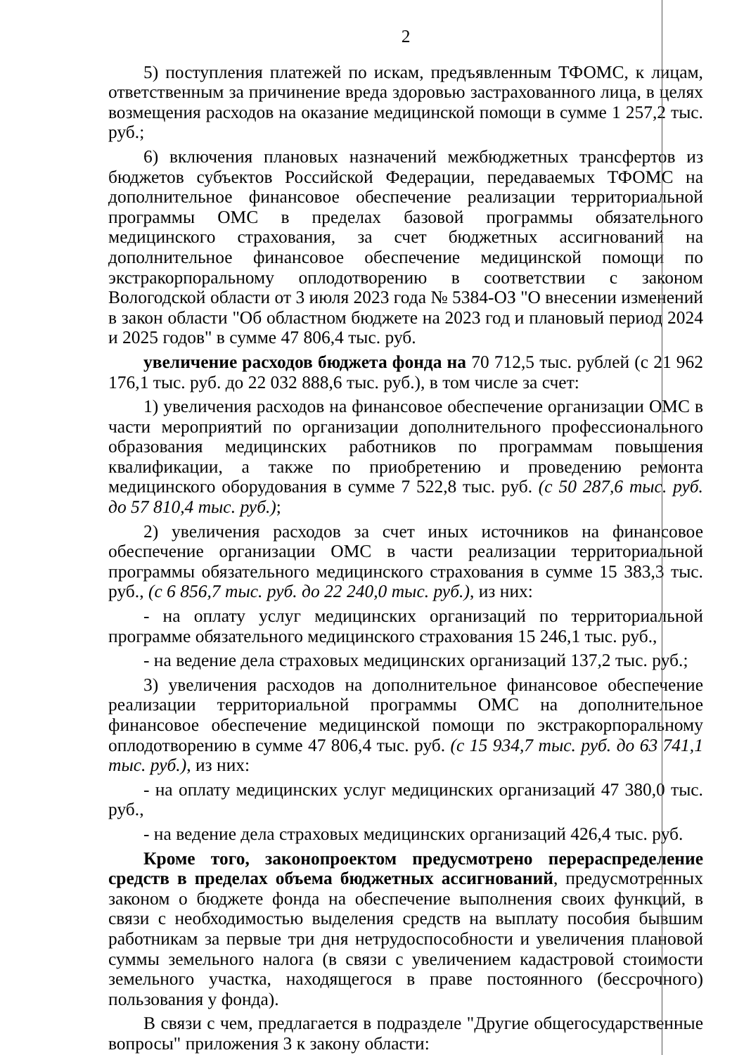2
5) поступления платежей по искам, предъявленным ТФОМС, к лицам, ответственным за причинение вреда здоровью застрахованного лица, в целях возмещения расходов на оказание медицинской помощи в сумме 1 257,2 тыс. руб.;
6) включения плановых назначений межбюджетных трансфертов из бюджетов субъектов Российской Федерации, передаваемых ТФОМС на дополнительное финансовое обеспечение реализации территориальной программы ОМС в пределах базовой программы обязательного медицинского страхования, за счет бюджетных ассигнований на дополнительное финансовое обеспечение медицинской помощи по экстракорпоральному оплодотворению в соответствии с законом Вологодской области от 3 июля 2023 года № 5384-ОЗ "О внесении изменений в закон области "Об областном бюджете на 2023 год и плановый период 2024 и 2025 годов" в сумме 47 806,4 тыс. руб.
увеличение расходов бюджета фонда на 70 712,5 тыс. рублей (с 21 962 176,1 тыс. руб. до 22 032 888,6 тыс. руб.), в том числе за счет:
1) увеличения расходов на финансовое обеспечение организации ОМС в части мероприятий по организации дополнительного профессионального образования медицинских работников по программам повышения квалификации, а также по приобретению и проведению ремонта медицинского оборудования в сумме 7 522,8 тыс. руб. (с 50 287,6 тыс. руб. до 57 810,4 тыс. руб.);
2) увеличения расходов за счет иных источников на финансовое обеспечение организации ОМС в части реализации территориальной программы обязательного медицинского страхования в сумме 15 383,3 тыс. руб., (с 6 856,7 тыс. руб. до 22 240,0 тыс. руб.), из них:
- на оплату услуг медицинских организаций по территориальной программе обязательного медицинского страхования 15 246,1 тыс. руб.,
- на ведение дела страховых медицинских организаций 137,2 тыс. руб.;
3) увеличения расходов на дополнительное финансовое обеспечение реализации территориальной программы ОМС на дополнительное финансовое обеспечение медицинской помощи по экстракорпоральному оплодотворению в сумме 47 806,4 тыс. руб. (с 15 934,7 тыс. руб. до 63 741,1 тыс. руб.), из них:
- на оплату медицинских услуг медицинских организаций 47 380,0 тыс. руб.,
- на ведение дела страховых медицинских организаций 426,4 тыс. руб.
Кроме того, законопроектом предусмотрено перераспределение средств в пределах объема бюджетных ассигнований, предусмотренных законом о бюджете фонда на обеспечение выполнения своих функций, в связи с необходимостью выделения средств на выплату пособия бывшим работникам за первые три дня нетрудоспособности и увеличения плановой суммы земельного налога (в связи с увеличением кадастровой стоимости земельного участка, находящегося в праве постоянного (бессрочного) пользования у фонда).
В связи с чем, предлагается в подразделе "Другие общегосударственные вопросы" приложения 3 к закону области: